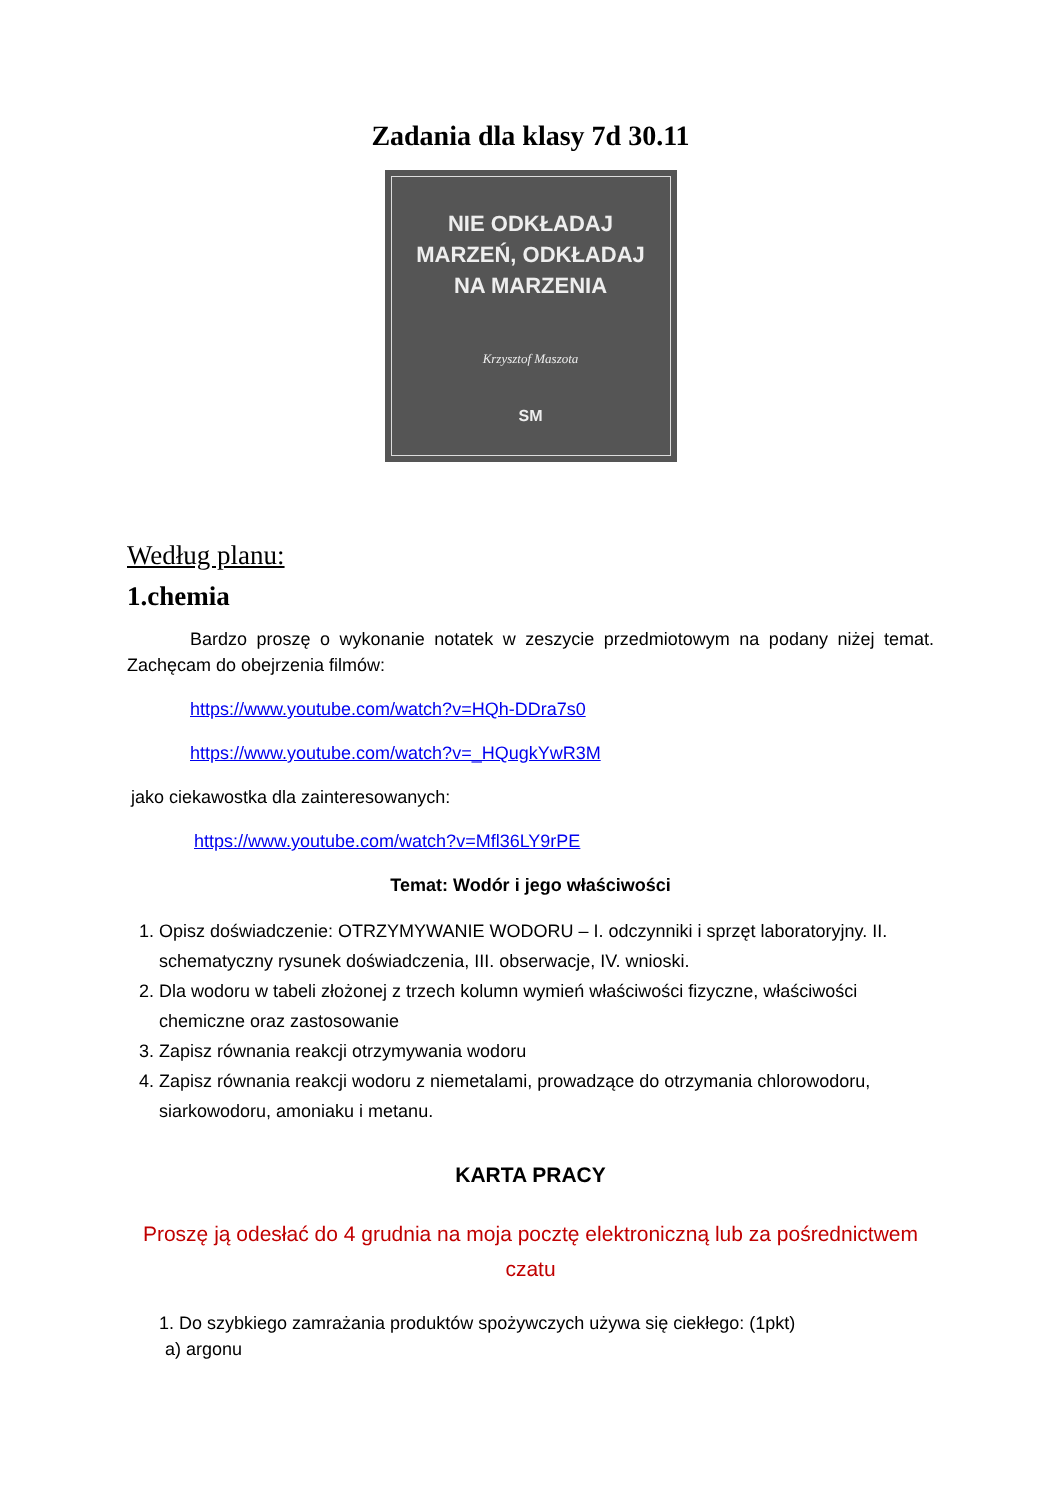Zadania dla klasy 7d 30.11
NIE ODKŁADAJ
MARZEŃ, ODKŁADAJ
NA MARZENIA
Krzysztof Maszota
SM
Według planu:
1.chemia
Bardzo proszę o wykonanie notatek w zeszycie przedmiotowym na podany niżej temat. Zachęcam do obejrzenia filmów:
https://www.youtube.com/watch?v=HQh-DDra7s0
https://www.youtube.com/watch?v=_HQugkYwR3M
jako ciekawostka dla zainteresowanych:
https://www.youtube.com/watch?v=Mfl36LY9rPE
Temat: Wodór i jego właściwości
1. Opisz doświadczenie: OTRZYMYWANIE WODORU – I. odczynniki i sprzęt laboratoryjny. II. schematyczny rysunek doświadczenia, III. obserwacje, IV. wnioski.
2. Dla wodoru w tabeli złożonej z trzech kolumn wymień właściwości fizyczne, właściwości chemiczne oraz zastosowanie
3. Zapisz równania reakcji otrzymywania wodoru
4. Zapisz równania reakcji wodoru z niemetalami, prowadzące do otrzymania chlorowodoru, siarkowodoru, amoniaku i metanu.
KARTA PRACY
Proszę ją odesłać do 4 grudnia na moja pocztę elektroniczną lub za pośrednictwem czatu
1. Do szybkiego zamrażania produktów spożywczych używa się ciekłego: (1pkt)
a) argonu